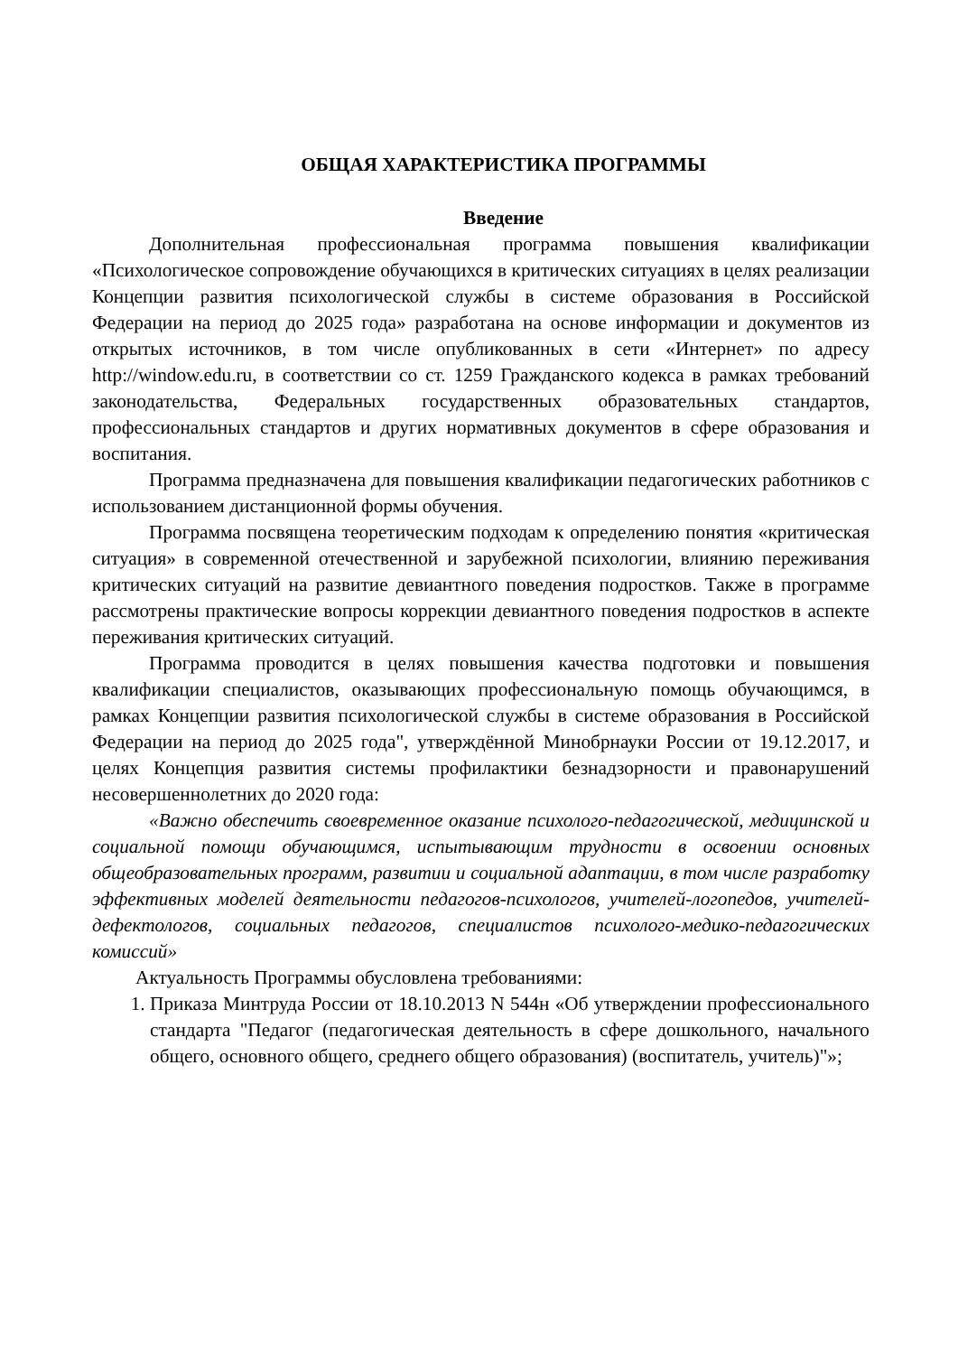ОБЩАЯ ХАРАКТЕРИСТИКА ПРОГРАММЫ
Введение
Дополнительная профессиональная программа повышения квалификации «Психологическое сопровождение обучающихся в критических ситуациях в целях реализации Концепции развития психологической службы в системе образования в Российской Федерации на период до 2025 года» разработана на основе информации и документов из открытых источников, в том числе опубликованных в сети «Интернет» по адресу http://window.edu.ru, в соответствии со ст. 1259 Гражданского кодекса в рамках требований законодательства, Федеральных государственных образовательных стандартов, профессиональных стандартов и других нормативных документов в сфере образования и воспитания.
Программа предназначена для повышения квалификации педагогических работников с использованием дистанционной формы обучения.
Программа посвящена теоретическим подходам к определению понятия «критическая ситуация» в современной отечественной и зарубежной психологии, влиянию переживания критических ситуаций на развитие девиантного поведения подростков. Также в программе рассмотрены практические вопросы коррекции девиантного поведения подростков в аспекте переживания критических ситуаций.
Программа проводится в целях повышения качества подготовки и повышения квалификации специалистов, оказывающих профессиональную помощь обучающимся, в рамках Концепции развития психологической службы в системе образования в Российской Федерации на период до 2025 года", утверждённой Минобрнауки России от 19.12.2017, и целях Концепция развития системы профилактики безнадзорности и правонарушений несовершеннолетних до 2020 года:
«Важно обеспечить своевременное оказание психолого-педагогической, медицинской и социальной помощи обучающимся, испытывающим трудности в освоении основных общеобразовательных программ, развитии и социальной адаптации, в том числе разработку эффективных моделей деятельности педагогов-психологов, учителей-логопедов, учителей-дефектологов, социальных педагогов, специалистов психолого-медико-педагогических комиссий»
Актуальность Программы обусловлена требованиями:
1. Приказа Минтруда России от 18.10.2013 N 544н «Об утверждении профессионального стандарта "Педагог (педагогическая деятельность в сфере дошкольного, начального общего, основного общего, среднего общего образования) (воспитатель, учитель)"»;